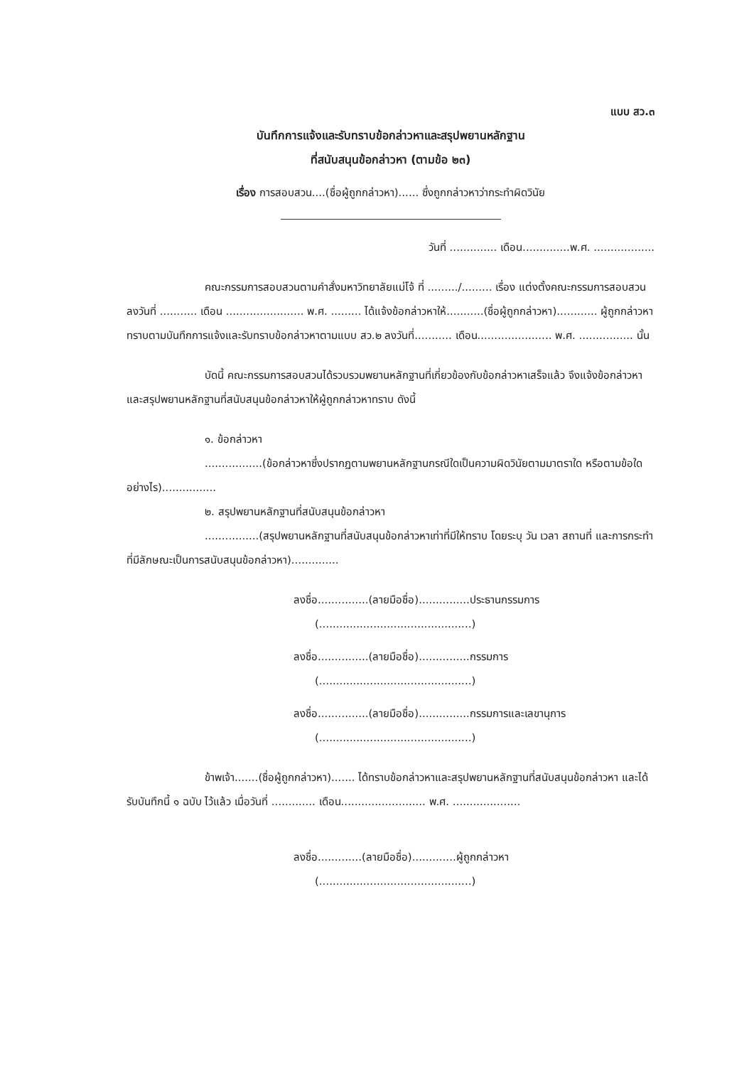แบบ สว.๓
บันทึกการแจ้งและรับทราบข้อกล่าวหาและสรุปพยานหลักฐาน
ที่สนับสนุนข้อกล่าวหา (ตามข้อ ๒๓)
เรื่อง การสอบสวน....(ชื่อผู้ถูกกล่าวหา)...... ซึ่งถูกกล่าวหาว่ากระทำผิดวินัย
วันที่ .............. เดือน..............พ.ศ. ..................
คณะกรรมการสอบสวนตามคำสั่งมหาวิทยาลัยแม่โจ้ ที่ ........./......... เรื่อง แต่งตั้งคณะกรรมการสอบสวน ลงวันที่ ........... เดือน ....................... พ.ศ. ......... ได้แจ้งข้อกล่าวหาให้...........(ชื่อผู้ถูกกล่าวหา)............ ผู้ถูกกล่าวหาทราบตามบันทึกการแจ้งและรับทราบข้อกล่าวหาตามแบบ สว.๒ ลงวันที่........... เดือน...................... พ.ศ. ................ นั้น
บัดนี้ คณะกรรมการสอบสวนได้รวบรวมพยานหลักฐานที่เกี่ยวข้องกับข้อกล่าวหาเสร็จแล้ว จึงแจ้งข้อกล่าวหาและสรุปพยานหลักฐานที่สนับสนุนข้อกล่าวหาให้ผู้ถูกกล่าวหาทราบ ดังนี้
๑. ข้อกล่าวหา
.................(ข้อกล่าวหาซึ่งปรากฏตามพยานหลักฐานกรณีใดเป็นความผิดวินัยตามมาตราใด หรือตามข้อใด อย่างไร)................
๒. สรุปพยานหลักฐานที่สนับสนุนข้อกล่าวหา
................(สรุปพยานหลักฐานที่สนับสนุนข้อกล่าวหาเท่าที่มีให้ทราบ โดยระบุ วัน เวลา สถานที่ และการกระทำที่มีลักษณะเป็นการสนับสนุนข้อกล่าวหา)..............
ลงชื่อ...............(ลายมือชื่อ)...............ประธานกรรมการ
(.............................................)
ลงชื่อ...............(ลายมือชื่อ)...............กรรมการ
(.............................................)
ลงชื่อ...............(ลายมือชื่อ)...............กรรมการและเลขานุการ
(.............................................)
ข้าพเจ้า.......(ชื่อผู้ถูกกล่าวหา)....... ได้ทราบข้อกล่าวหาและสรุปพยานหลักฐานที่สนับสนุนข้อกล่าวหา และได้รับบันทึกนี้ ๑ ฉบับ ไว้แล้ว เมื่อวันที่ ............. เดือน......................... พ.ศ. ....................
ลงชื่อ.............(ลายมือชื่อ).............ผู้ถูกกล่าวหา
(.............................................)